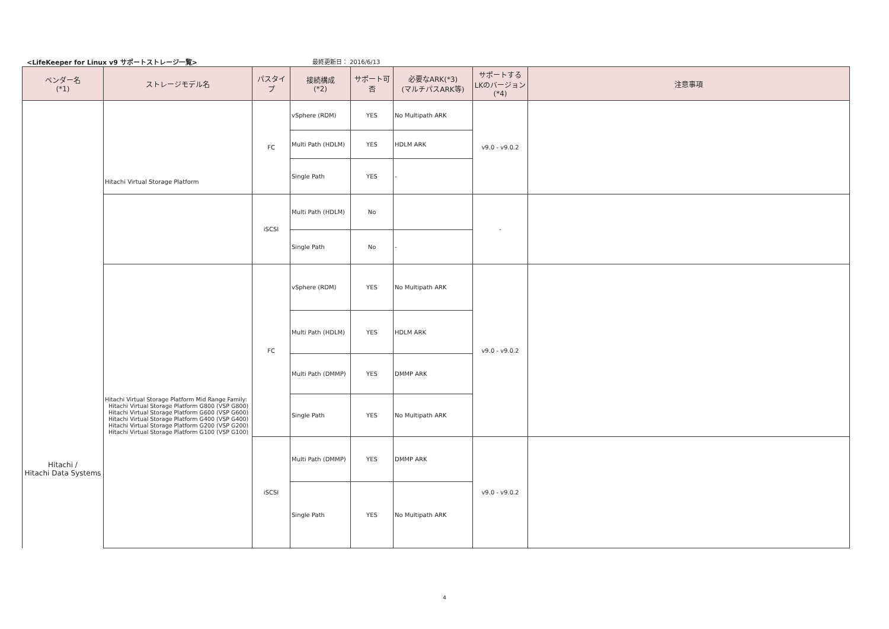<LifeKeeper for Linux v9 サポートストレージ一覧>
最終更新日： 2016/6/13
| ベンダー名 (*1) | ストレージモデル名 | パスタイプ | 接続構成 (*2) | サポート可否 | 必要なARK(*3) (マルチパスARK等) | サポートする LKのバージョン (*4) | 注意事項 |
| --- | --- | --- | --- | --- | --- | --- | --- |
| Hitachi / Hitachi Data Systems | Hitachi Virtual Storage Platform | FC | vSphere (RDM) | YES | No Multipath ARK | v9.0 - v9.0.2 | |
| | | | Multi Path (HDLM) | YES | HDLM ARK | | |
| | | | Single Path | YES | - | | |
| | | iSCSI | Multi Path (HDLM) | No | | - | |
| | | | Single Path | No | - | | |
| | Hitachi Virtual Storage Platform Mid Range Family: Hitachi Virtual Storage Platform G800 (VSP G800) Hitachi Virtual Storage Platform G600 (VSP G600) Hitachi Virtual Storage Platform G400 (VSP G400) Hitachi Virtual Storage Platform G200 (VSP G200) Hitachi Virtual Storage Platform G100 (VSP G100) | FC | vSphere (RDM) | YES | No Multipath ARK | v9.0 - v9.0.2 | |
| | | | Multi Path (HDLM) | YES | HDLM ARK | | |
| | | | Multi Path (DMMP) | YES | DMMP ARK | | |
| | | | Single Path | YES | No Multipath ARK | | |
| | | iSCSI | Multi Path (DMMP) | YES | DMMP ARK | v9.0 - v9.0.2 | |
| | | | Single Path | YES | No Multipath ARK | | |
4